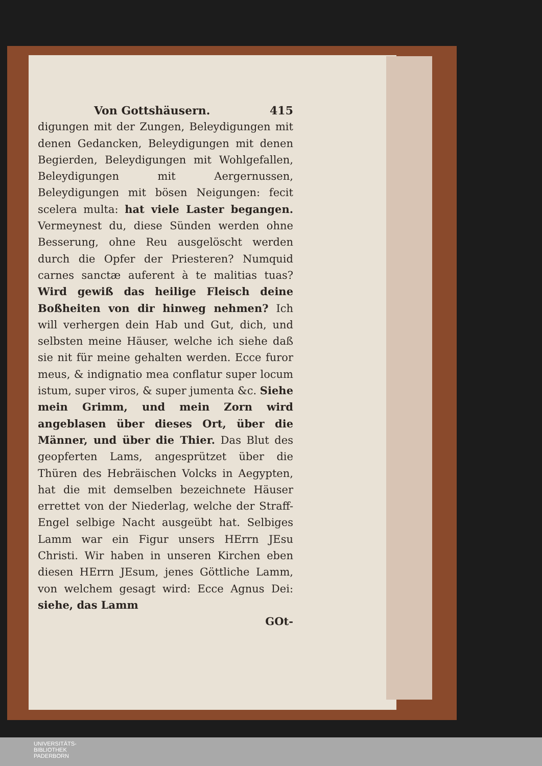Von Gottshäusern. 415
digungen mit der Zungen, Beleydigungen mit denen Gedancken, Beleydigungen mit denen Begierden, Beleydigungen mit Wohlgefallen, Beleydigungen mit Aergernussen, Beleydigungen mit bösen Neigungen: fecit scelera multa: hat viele Laster begangen. Vermeynest du, diese Sünden werden ohne Besserung, ohne Reu ausgelöscht werden durch die Opfer der Priesteren? Numquid carnes sanctæ auferent à te malitias tuas? Wird gewiß das heilige Fleisch deine Boßheiten von dir hinweg nehmen? Ich will verhergen dein Hab und Gut, dich, und selbsten meine Häuser, welche ich siehe daß sie nit für meine gehalten werden. Ecce furor meus, & indignatio mea conflatur super locum istum, super viros, & super jumenta &c. Siehe mein Grimm, und mein Zorn wird angeblasen über dieses Ort, über die Männer, und über die Thier. Das Blut des geopferten Lams, angesprützet über die Thüren des Hebräischen Volcks in Aegypten, hat die mit demselben bezeichnete Häuser errettet von der Niederlag, welche der Straff-Engel selbige Nacht ausgeübt hat. Selbiges Lamm war ein Figur unsers HErrn JEsu Christi. Wir haben in unseren Kirchen eben diesen HErrn JEsum, jenes Göttliche Lamm, von welchem gesagt wird: Ecce Agnus Dei: siehe, das Lamm
GOt-
UNIVERSITÄTS-
BIBLIOTHEK
PADERBORN